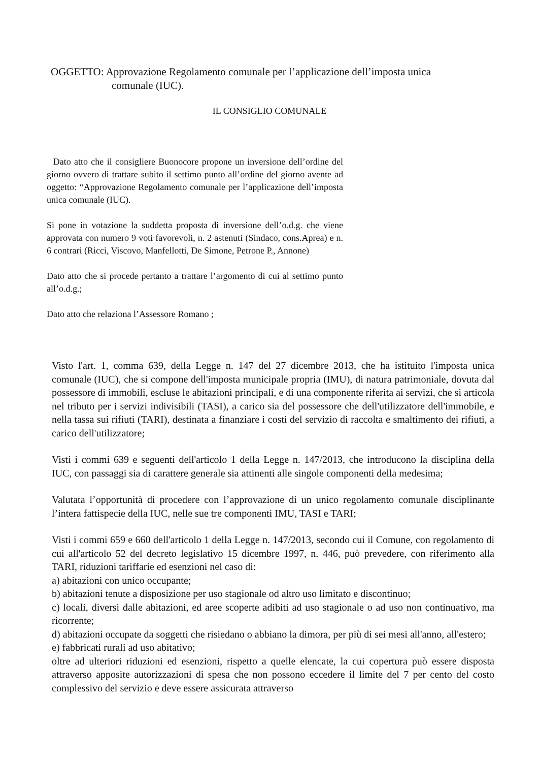OGGETTO: Approvazione Regolamento comunale per l’applicazione dell’imposta unica
comunale (IUC).
IL CONSIGLIO COMUNALE
Dato atto che il consigliere Buonocore propone un inversione dell’ordine del giorno ovvero di trattare subito il settimo punto all’ordine del giorno avente ad oggetto: “Approvazione Regolamento comunale per l’applicazione dell’imposta unica comunale (IUC).
Si pone in votazione la suddetta proposta di inversione dell’o.d.g. che viene approvata con numero 9 voti favorevoli, n. 2 astenuti (Sindaco, cons.Aprea) e n. 6 contrari (Ricci, Viscovo, Manfellotti, De Simone, Petrone P., Annone)
Dato atto che si procede pertanto a trattare l’argomento di cui al settimo punto all’o.d.g.;
Dato atto che relaziona l’Assessore Romano ;
Visto l'art. 1, comma 639, della Legge n. 147 del 27 dicembre 2013, che ha istituito l'imposta unica comunale (IUC), che si compone dell'imposta municipale propria (IMU), di natura patrimoniale, dovuta dal possessore di immobili, escluse le abitazioni principali, e di una componente riferita ai servizi, che si articola nel tributo per i servizi indivisibili (TASI), a carico sia del possessore che dell'utilizzatore dell'immobile, e nella tassa sui rifiuti (TARI), destinata a finanziare i costi del servizio di raccolta e smaltimento dei rifiuti, a carico dell'utilizzatore;
Visti i commi 639 e seguenti dell'articolo 1 della Legge n. 147/2013, che introducono la disciplina della IUC, con passaggi sia di carattere generale sia attinenti alle singole componenti della medesima;
Valutata l’opportunità di procedere con l’approvazione di un unico regolamento comunale disciplinante l’intera fattispecie della IUC, nelle sue tre componenti IMU, TASI e TARI;
Visti i commi 659 e 660 dell'articolo 1 della Legge n. 147/2013, secondo cui il Comune, con regolamento di cui all'articolo 52 del decreto legislativo 15 dicembre 1997, n. 446, può prevedere, con riferimento alla TARI, riduzioni tariffarie ed esenzioni nel caso di:
a) abitazioni con unico occupante;
b) abitazioni tenute a disposizione per uso stagionale od altro uso limitato e discontinuo;
c) locali, diversi dalle abitazioni, ed aree scoperte adibiti ad uso stagionale o ad uso non continuativo, ma ricorrente;
d) abitazioni occupate da soggetti che risiedano o abbiano la dimora, per più di sei mesi all'anno, all'estero;
e) fabbricati rurali ad uso abitativo;
oltre ad ulteriori riduzioni ed esenzioni, rispetto a quelle elencate, la cui copertura può essere disposta attraverso apposite autorizzazioni di spesa che non possono eccedere il limite del 7 per cento del costo complessivo del servizio e deve essere assicurata attraverso